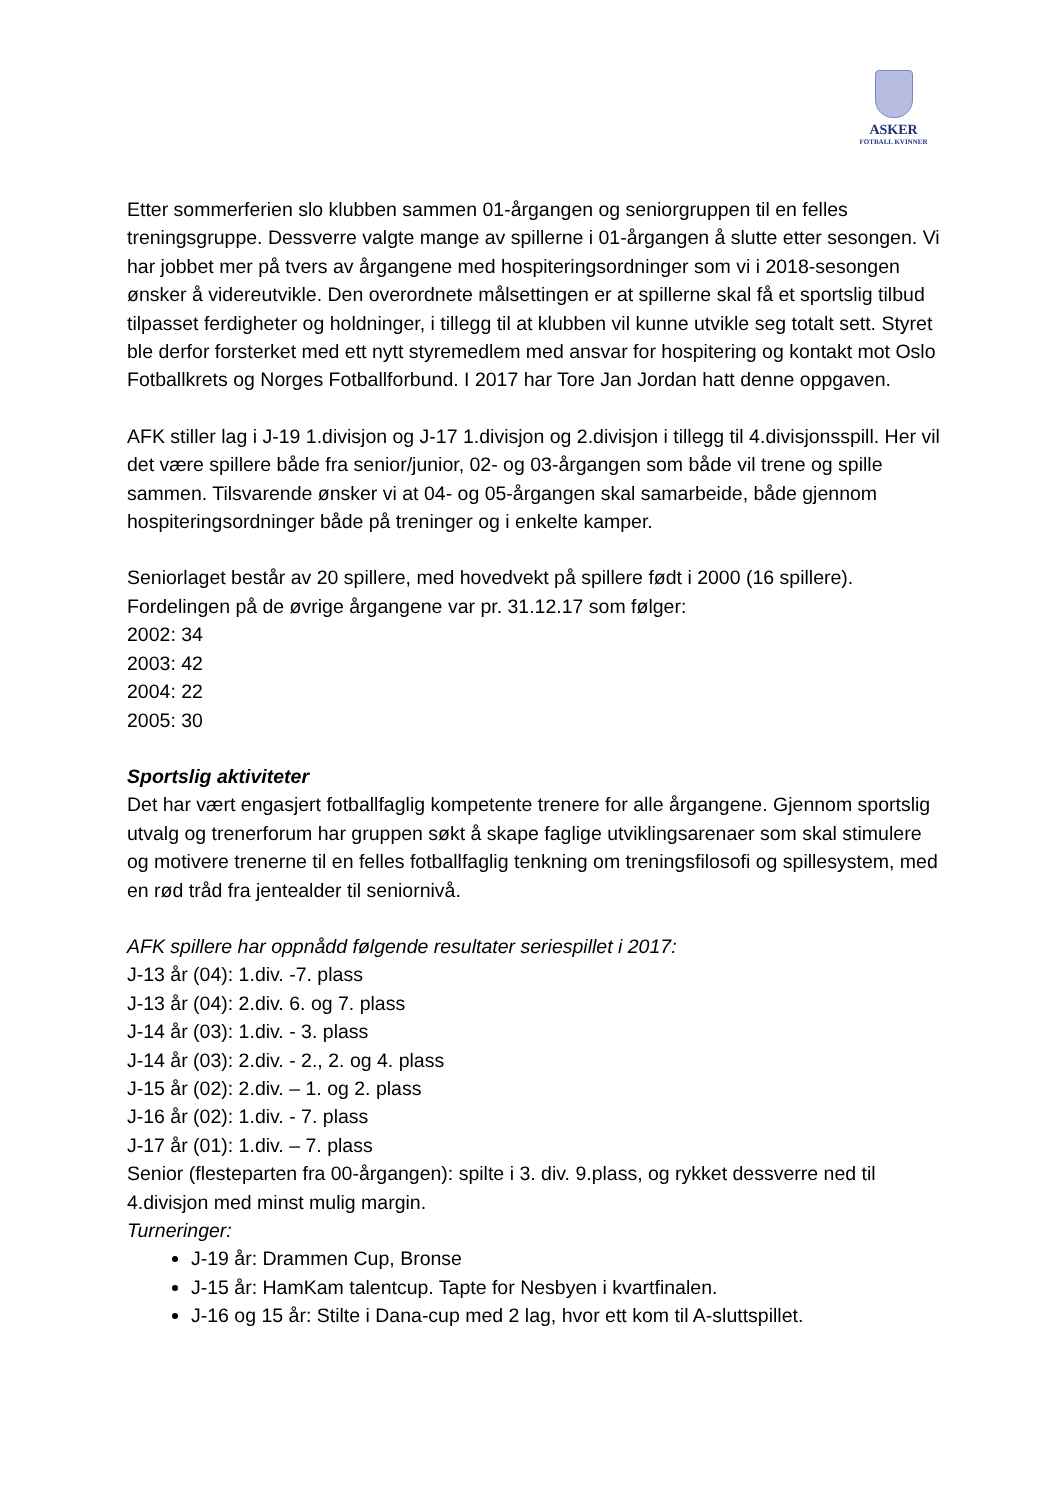ASKER
FOTBALL KVINNER
Etter sommerferien slo klubben sammen 01-årgangen og seniorgruppen til en felles treningsgruppe. Dessverre valgte mange av spillerne i 01-årgangen å slutte etter sesongen. Vi har jobbet mer på tvers av årgangene med hospiteringsordninger som vi i 2018-sesongen ønsker å videreutvikle. Den overordnete målsettingen er at spillerne skal få et sportslig tilbud tilpasset ferdigheter og holdninger, i tillegg til at klubben vil kunne utvikle seg totalt sett. Styret ble derfor forsterket med ett nytt styremedlem med ansvar for hospitering og kontakt mot Oslo Fotballkrets og Norges Fotballforbund. I 2017 har Tore Jan Jordan hatt denne oppgaven.
AFK stiller lag i J-19 1.divisjon og J-17 1.divisjon og 2.divisjon i tillegg til 4.divisjonsspill. Her vil det være spillere både fra senior/junior, 02- og 03-årgangen som både vil trene og spille sammen. Tilsvarende ønsker vi at 04- og 05-årgangen skal samarbeide, både gjennom hospiteringsordninger både på treninger og i enkelte kamper.
Seniorlaget består av 20 spillere, med hovedvekt på spillere født i 2000 (16 spillere).
Fordelingen på de øvrige årgangene var pr. 31.12.17 som følger:
2002: 34
2003: 42
2004: 22
2005: 30
Sportslig aktiviteter
Det har vært engasjert fotballfaglig kompetente trenere for alle årgangene. Gjennom sportslig utvalg og trenerforum har gruppen søkt å skape faglige utviklingsarenaer som skal stimulere og motivere trenerne til en felles fotballfaglig tenkning om treningsfilosofi og spillesystem, med en rød tråd fra jentealder til seniornivå.
AFK spillere har oppnådd følgende resultater seriespillet i 2017:
J-13 år (04): 1.div. -7. plass
J-13 år (04): 2.div. 6. og 7. plass
J-14 år (03): 1.div. - 3. plass
J-14 år (03): 2.div. - 2., 2. og 4. plass
J-15 år (02): 2.div. – 1. og 2. plass
J-16 år (02): 1.div. - 7. plass
J-17 år (01): 1.div. – 7. plass
Senior (flesteparten fra 00-årgangen): spilte i 3. div. 9.plass, og rykket dessverre ned til 4.divisjon med minst mulig margin.
Turneringer:
J-19 år: Drammen Cup, Bronse
J-15 år: HamKam talentcup. Tapte for Nesbyen i kvartfinalen.
J-16 og 15 år: Stilte i Dana-cup med 2 lag, hvor ett kom til A-sluttspillet.